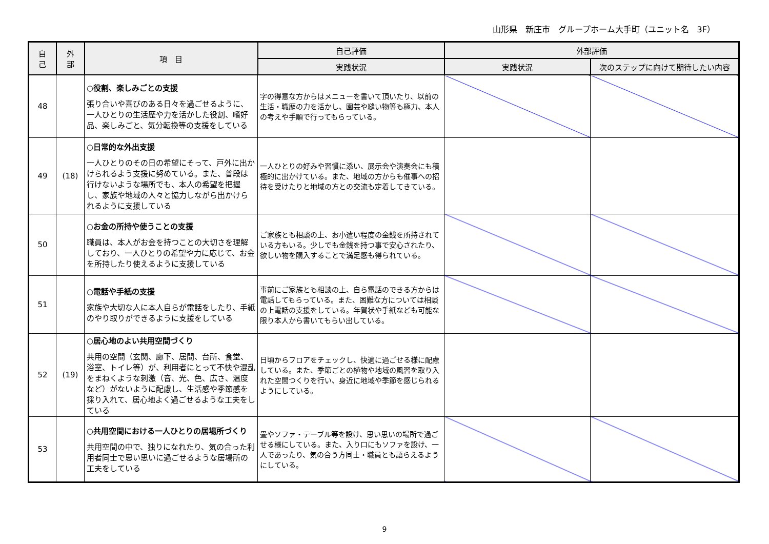山形県　新庄市　グループホーム大手町（ユニット名　3F）
| 自 己 | 外 部 | 項 目 | 自己評価 | 外部評価 | |
| --- | --- | --- | --- | --- | --- |
| | | | 実践状況 | 実践状況 | 次のステップに向けて期待したい内容 |
| 48 | | ○役割、楽しみごとの支援 張り合いや喜びのある日々を過ごせるように、一人ひとりの生活歴や力を活かした役割、嗜好品、楽しみごと、気分転換等の支援をしている | 字の得意な方からはメニューを書いて頂いたり、以前の生活・職歴の力を活かし、園芸や縫い物等も極力、本人の考えや手順で行ってもらっている。 | | |
| 49 | (18) | ○日常的な外出支援 一人ひとりのその日の希望にそって、戸外に出かけられるよう支援に努めている。また、普段は行けないような場所でも、本人の希望を把握し、家族や地域の人々と協力しながら出かけられるように支援している | 一人ひとりの好みや習慣に添い、展示会や演奏会にも積極的に出かけている。また、地域の方からも催事への招待を受けたりと地域の方との交流も定着してきている。 | | |
| 50 | | ○お金の所持や使うことの支援 職員は、本人がお金を持つことの大切さを理解しており、一人ひとりの希望や力に応じて、お金を所持したり使えるように支援している | ご家族とも相談の上、お小遣い程度の金銭を所持されている方もいる。少しでも金銭を持つ事で安心されたり、欲しい物を購入することで満足感も得られている。 | | |
| 51 | | ○電話や手紙の支援 家族や大切な人に本人自らが電話をしたり、手紙のやり取りができるように支援をしている | 事前にご家族とも相談の上、自ら電話のできる方からは電話してもらっている。また、困難な方については相談の上電話の支援をしている。年賀状や手紙なども可能な限り本人から書いてもらい出している。 | | |
| 52 | (19) | ○居心地のよい共用空間づくり 共用の空間（玄関、廊下、居間、台所、食堂、浴室、トイレ等）が、利用者にとって不快や混乱をまねくような刺激（音、光、色、広さ、温度など）がないように配慮し、生活感や季節感を採り入れて、居心地よく過ごせるような工夫をしている | 日頃からフロアをチェックし、快適に過ごせる様に配慮している。また、季節ごとの植物や地域の風習を取り入れた空間つくりを行い、身近に地域や季節を感じられるようにしている。 | | |
| 53 | | ○共用空間における一人ひとりの居場所づくり 共用空間の中で、独りになれたり、気の合った利用者同士で思い思いに過ごせるような居場所の工夫をしている | 畳やソファ・テーブル等を設け、思い思いの場所で過ごせる様にしている。また、入り口にもソファを設け、一人であったり、気の合う方同士・職員とも語らえるようにしている。 | | |
9